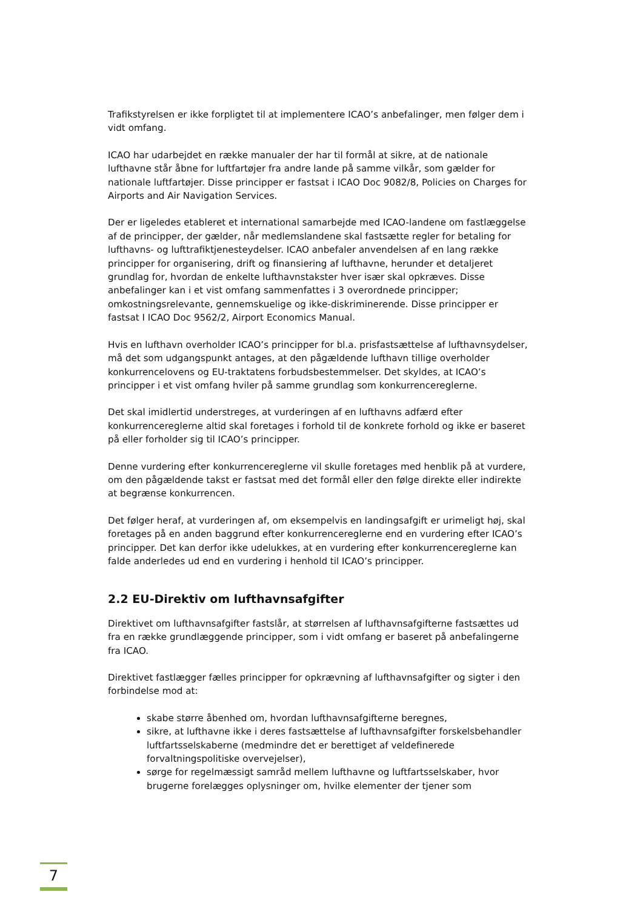Trafikstyrelsen er ikke forpligtet til at implementere ICAO’s anbefalinger, men følger dem i vidt omfang.
ICAO har udarbejdet en række manualer der har til formål at sikre, at de nationale lufthavne står åbne for luftfartøjer fra andre lande på samme vilkår, som gælder for nationale luftfartøjer. Disse principper er fastsat i ICAO Doc 9082/8, Policies on Charges for Airports and Air Navigation Services.
Der er ligeledes etableret et international samarbejde med ICAO-landene om fastlæggelse af de principper, der gælder, når medlemslandene skal fastsætte regler for betaling for lufthavns- og lufttrafiktjenesteydelser. ICAO anbefaler anvendelsen af en lang række principper for organisering, drift og finansiering af lufthavne, herunder et detaljeret grundlag for, hvordan de enkelte lufthavnstakster hver især skal opkræves. Disse anbefalinger kan i et vist omfang sammenfattes i 3 overordnede principper; omkostningsrelevante, gennemskuelige og ikke-diskriminerende. Disse principper er fastsat I ICAO Doc 9562/2, Airport Economics Manual.
Hvis en lufthavn overholder ICAO’s principper for bl.a. prisfastsættelse af lufthavnsydelser, må det som udgangspunkt antages, at den pågældende lufthavn tillige overholder konkurrencelovens og EU-traktatens forbudsbestemmelser. Det skyldes, at ICAO’s principper i et vist omfang hviler på samme grundlag som konkurrencereglerne.
Det skal imidlertid understreges, at vurderingen af en lufthavns adfærd efter konkurrencereglerne altid skal foretages i forhold til de konkrete forhold og ikke er baseret på eller forholder sig til ICAO’s principper.
Denne vurdering efter konkurrencereglerne vil skulle foretages med henblik på at vurdere, om den pågældende takst er fastsat med det formål eller den følge direkte eller indirekte at begrænse konkurrencen.
Det følger heraf, at vurderingen af, om eksempelvis en landingsafgift er urimeligt høj, skal foretages på en anden baggrund efter konkurrencereglerne end en vurdering efter ICAO’s principper. Det kan derfor ikke udelukkes, at en vurdering efter konkurrencereglerne kan falde anderledes ud end en vurdering i henhold til ICAO’s principper.
2.2 EU-Direktiv om lufthavnsafgifter
Direktivet om lufthavnsafgifter fastslår, at størrelsen af lufthavnsafgifterne fastsættes ud fra en række grundlæggende principper, som i vidt omfang er baseret på anbefalingerne fra ICAO.
Direktivet fastlægger fælles principper for opkrævning af lufthavnsafgifter og sigter i den forbindelse mod at:
skabe større åbenhed om, hvordan lufthavnsafgifterne beregnes,
sikre, at lufthavne ikke i deres fastsættelse af lufthavnsafgifter forskelsbehandler luftfartsselskaberne (medmindre det er berettiget af veldefinerede forvaltningspolitiske overvejelser),
sørge for regelmæssigt samråd mellem lufthavne og luftfartsselskaber, hvor brugerne forelægges oplysninger om, hvilke elementer der tjener som
7